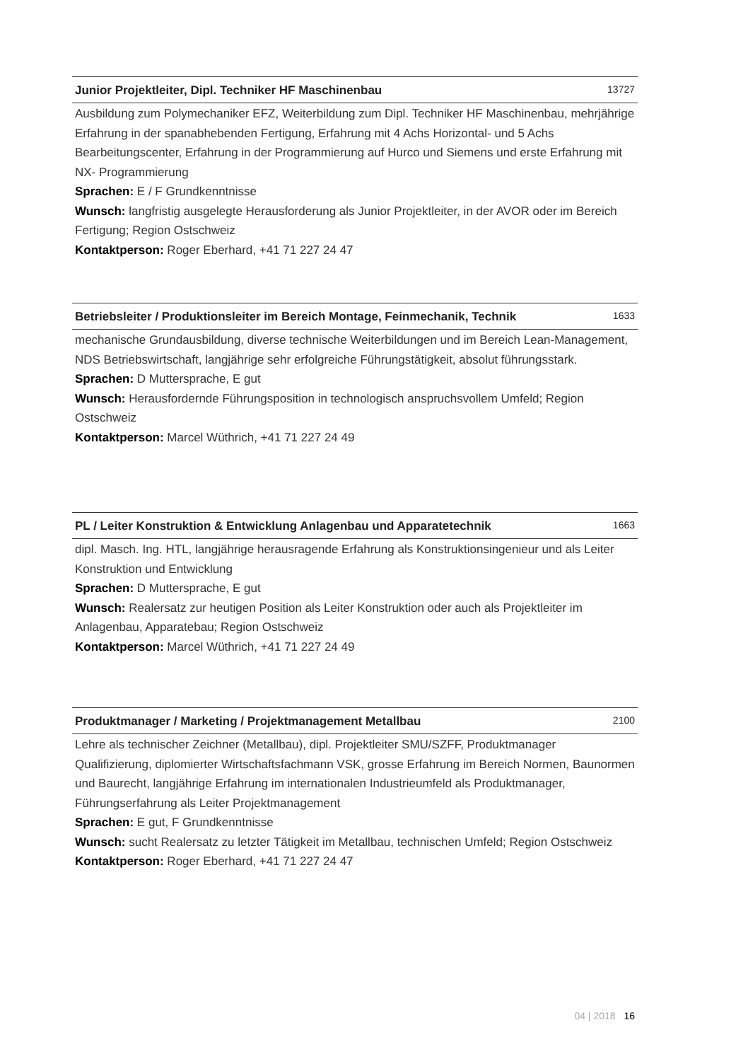Junior Projektleiter, Dipl. Techniker HF Maschinenbau 13727
Ausbildung zum Polymechaniker EFZ, Weiterbildung zum Dipl. Techniker HF Maschinenbau, mehrjährige Erfahrung in der spanabhebenden Fertigung, Erfahrung mit 4 Achs Horizontal- und 5 Achs Bearbeitungscenter, Erfahrung in der Programmierung auf Hurco und Siemens und erste Erfahrung mit NX- Programmierung
Sprachen: E / F Grundkenntnisse
Wunsch: langfristig ausgelegte Herausforderung als Junior Projektleiter, in der AVOR oder im Bereich Fertigung; Region Ostschweiz
Kontaktperson: Roger Eberhard, +41 71 227 24 47
Betriebsleiter / Produktionsleiter im Bereich Montage, Feinmechanik, Technik 1633
mechanische Grundausbildung, diverse technische Weiterbildungen und im Bereich Lean-Management, NDS Betriebswirtschaft, langjährige sehr erfolgreiche Führungstätigkeit, absolut führungsstark.
Sprachen: D Muttersprache, E gut
Wunsch: Herausfordernde Führungsposition in technologisch anspruchsvollem Umfeld; Region Ostschweiz
Kontaktperson: Marcel Wüthrich, +41 71 227 24 49
PL / Leiter Konstruktion & Entwicklung Anlagenbau und Apparatetechnik 1663
dipl. Masch. Ing. HTL, langjährige herausragende Erfahrung als Konstruktionsingenieur und als Leiter Konstruktion und Entwicklung
Sprachen: D Muttersprache, E gut
Wunsch: Realersatz zur heutigen Position als Leiter Konstruktion oder auch als Projektleiter im Anlagenbau, Apparatebau; Region Ostschweiz
Kontaktperson: Marcel Wüthrich, +41 71 227 24 49
Produktmanager / Marketing / Projektmanagement Metallbau 2100
Lehre als technischer Zeichner (Metallbau), dipl. Projektleiter SMU/SZFF, Produktmanager Qualifizierung, diplomierter Wirtschaftsfachmann VSK, grosse Erfahrung im Bereich Normen, Baunormen und Baurecht, langjährige Erfahrung im internationalen Industrieumfeld als Produktmanager, Führungserfahrung als Leiter Projektmanagement
Sprachen: E gut, F Grundkenntnisse
Wunsch: sucht Realersatz zu letzter Tätigkeit im Metallbau, technischen Umfeld; Region Ostschweiz
Kontaktperson: Roger Eberhard, +41 71 227 24 47
04 | 2018 16